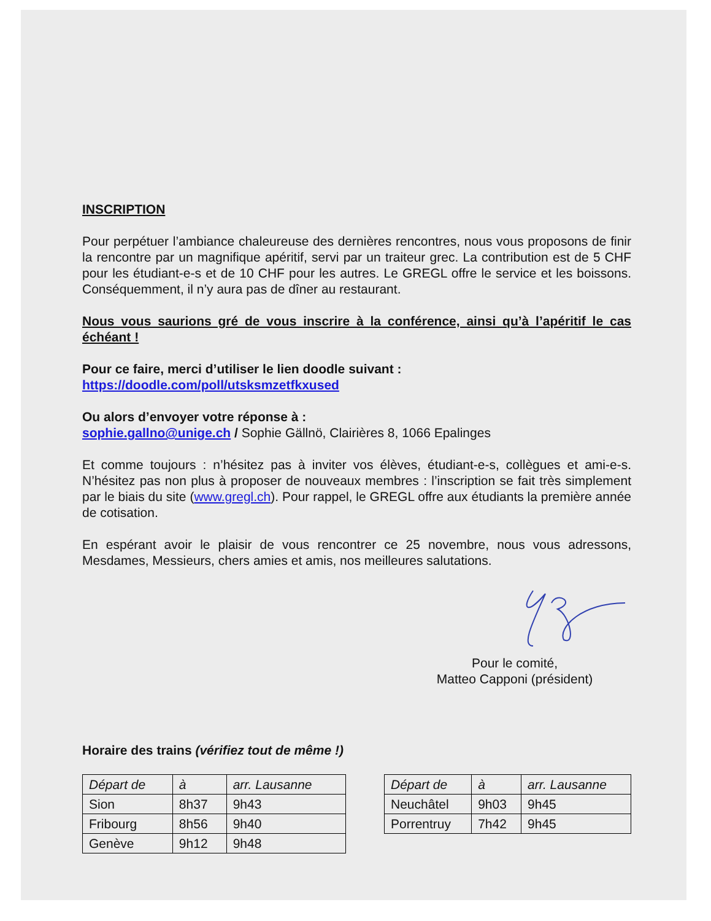INSCRIPTION
Pour perpétuer l’ambiance chaleureuse des dernières rencontres, nous vous proposons de finir la rencontre par un magnifique apéritif, servi par un traiteur grec. La contribution est de 5 CHF pour les étudiant-e-s et de 10 CHF pour les autres. Le GREGL offre le service et les boissons. Conséquemment, il n’y aura pas de dîner au restaurant.
Nous vous saurions gré de vous inscrire à la conférence, ainsi qu’à l’apéritif le cas échéant !
Pour ce faire, merci d’utiliser le lien doodle suivant :
https://doodle.com/poll/utsksmzetfkxused
Ou alors d’envoyer votre réponse à :
sophie.gallno@unige.ch / Sophie Gällnö, Clairières 8, 1066 Epalinges
Et comme toujours : n’hésitez pas à inviter vos élèves, étudiant-e-s, collègues et ami-e-s. N’hésitez pas non plus à proposer de nouveaux membres : l’inscription se fait très simplement par le biais du site (www.gregl.ch). Pour rappel, le GREGL offre aux étudiants la première année de cotisation.
En espérant avoir le plaisir de vous rencontrer ce 25 novembre, nous vous adressons, Mesdames, Messieurs, chers amies et amis, nos meilleures salutations.
Pour le comité,
Matteo Capponi (président)
Horaire des trains (vérifiez tout de même !)
| Départ de | à | arr. Lausanne |
| --- | --- | --- |
| Sion | 8h37 | 9h43 |
| Fribourg | 8h56 | 9h40 |
| Genève | 9h12 | 9h48 |
| Départ de | à | arr. Lausanne |
| --- | --- | --- |
| Neuchâtel | 9h03 | 9h45 |
| Porrentruy | 7h42 | 9h45 |